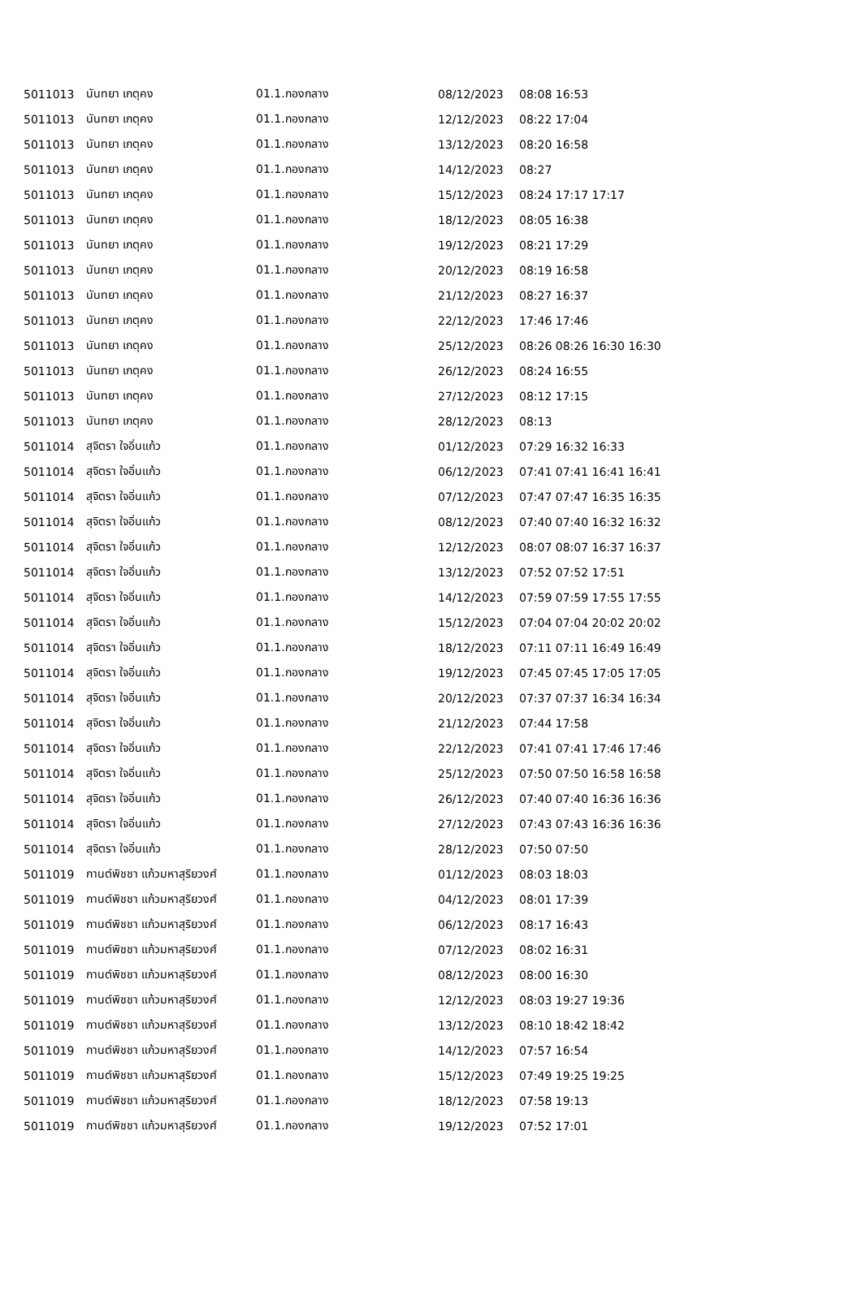| 5011013 | นันทยา เกตุคง | 01.1.กองกลาง | 08/12/2023 | 08:08 16:53 |
| 5011013 | นันทยา เกตุคง | 01.1.กองกลาง | 12/12/2023 | 08:22 17:04 |
| 5011013 | นันทยา เกตุคง | 01.1.กองกลาง | 13/12/2023 | 08:20 16:58 |
| 5011013 | นันทยา เกตุคง | 01.1.กองกลาง | 14/12/2023 | 08:27 |
| 5011013 | นันทยา เกตุคง | 01.1.กองกลาง | 15/12/2023 | 08:24 17:17 17:17 |
| 5011013 | นันทยา เกตุคง | 01.1.กองกลาง | 18/12/2023 | 08:05 16:38 |
| 5011013 | นันทยา เกตุคง | 01.1.กองกลาง | 19/12/2023 | 08:21 17:29 |
| 5011013 | นันทยา เกตุคง | 01.1.กองกลาง | 20/12/2023 | 08:19 16:58 |
| 5011013 | นันทยา เกตุคง | 01.1.กองกลาง | 21/12/2023 | 08:27 16:37 |
| 5011013 | นันทยา เกตุคง | 01.1.กองกลาง | 22/12/2023 | 17:46 17:46 |
| 5011013 | นันทยา เกตุคง | 01.1.กองกลาง | 25/12/2023 | 08:26 08:26 16:30 16:30 |
| 5011013 | นันทยา เกตุคง | 01.1.กองกลาง | 26/12/2023 | 08:24 16:55 |
| 5011013 | นันทยา เกตุคง | 01.1.กองกลาง | 27/12/2023 | 08:12 17:15 |
| 5011013 | นันทยา เกตุคง | 01.1.กองกลาง | 28/12/2023 | 08:13 |
| 5011014 | สุจิตรา ใจอิ่นแก้ว | 01.1.กองกลาง | 01/12/2023 | 07:29 16:32 16:33 |
| 5011014 | สุจิตรา ใจอิ่นแก้ว | 01.1.กองกลาง | 06/12/2023 | 07:41 07:41 16:41 16:41 |
| 5011014 | สุจิตรา ใจอิ่นแก้ว | 01.1.กองกลาง | 07/12/2023 | 07:47 07:47 16:35 16:35 |
| 5011014 | สุจิตรา ใจอิ่นแก้ว | 01.1.กองกลาง | 08/12/2023 | 07:40 07:40 16:32 16:32 |
| 5011014 | สุจิตรา ใจอิ่นแก้ว | 01.1.กองกลาง | 12/12/2023 | 08:07 08:07 16:37 16:37 |
| 5011014 | สุจิตรา ใจอิ่นแก้ว | 01.1.กองกลาง | 13/12/2023 | 07:52 07:52 17:51 |
| 5011014 | สุจิตรา ใจอิ่นแก้ว | 01.1.กองกลาง | 14/12/2023 | 07:59 07:59 17:55 17:55 |
| 5011014 | สุจิตรา ใจอิ่นแก้ว | 01.1.กองกลาง | 15/12/2023 | 07:04 07:04 20:02 20:02 |
| 5011014 | สุจิตรา ใจอิ่นแก้ว | 01.1.กองกลาง | 18/12/2023 | 07:11 07:11 16:49 16:49 |
| 5011014 | สุจิตรา ใจอิ่นแก้ว | 01.1.กองกลาง | 19/12/2023 | 07:45 07:45 17:05 17:05 |
| 5011014 | สุจิตรา ใจอิ่นแก้ว | 01.1.กองกลาง | 20/12/2023 | 07:37 07:37 16:34 16:34 |
| 5011014 | สุจิตรา ใจอิ่นแก้ว | 01.1.กองกลาง | 21/12/2023 | 07:44 17:58 |
| 5011014 | สุจิตรา ใจอิ่นแก้ว | 01.1.กองกลาง | 22/12/2023 | 07:41 07:41 17:46 17:46 |
| 5011014 | สุจิตรา ใจอิ่นแก้ว | 01.1.กองกลาง | 25/12/2023 | 07:50 07:50 16:58 16:58 |
| 5011014 | สุจิตรา ใจอิ่นแก้ว | 01.1.กองกลาง | 26/12/2023 | 07:40 07:40 16:36 16:36 |
| 5011014 | สุจิตรา ใจอิ่นแก้ว | 01.1.กองกลาง | 27/12/2023 | 07:43 07:43 16:36 16:36 |
| 5011014 | สุจิตรา ใจอิ่นแก้ว | 01.1.กองกลาง | 28/12/2023 | 07:50 07:50 |
| 5011019 | กานต์พิชชา แก้วมหาสุริยวงศ์ | 01.1.กองกลาง | 01/12/2023 | 08:03 18:03 |
| 5011019 | กานต์พิชชา แก้วมหาสุริยวงศ์ | 01.1.กองกลาง | 04/12/2023 | 08:01 17:39 |
| 5011019 | กานต์พิชชา แก้วมหาสุริยวงศ์ | 01.1.กองกลาง | 06/12/2023 | 08:17 16:43 |
| 5011019 | กานต์พิชชา แก้วมหาสุริยวงศ์ | 01.1.กองกลาง | 07/12/2023 | 08:02 16:31 |
| 5011019 | กานต์พิชชา แก้วมหาสุริยวงศ์ | 01.1.กองกลาง | 08/12/2023 | 08:00 16:30 |
| 5011019 | กานต์พิชชา แก้วมหาสุริยวงศ์ | 01.1.กองกลาง | 12/12/2023 | 08:03 19:27 19:36 |
| 5011019 | กานต์พิชชา แก้วมหาสุริยวงศ์ | 01.1.กองกลาง | 13/12/2023 | 08:10 18:42 18:42 |
| 5011019 | กานต์พิชชา แก้วมหาสุริยวงศ์ | 01.1.กองกลาง | 14/12/2023 | 07:57 16:54 |
| 5011019 | กานต์พิชชา แก้วมหาสุริยวงศ์ | 01.1.กองกลาง | 15/12/2023 | 07:49 19:25 19:25 |
| 5011019 | กานต์พิชชา แก้วมหาสุริยวงศ์ | 01.1.กองกลาง | 18/12/2023 | 07:58 19:13 |
| 5011019 | กานต์พิชชา แก้วมหาสุริยวงศ์ | 01.1.กองกลาง | 19/12/2023 | 07:52 17:01 |